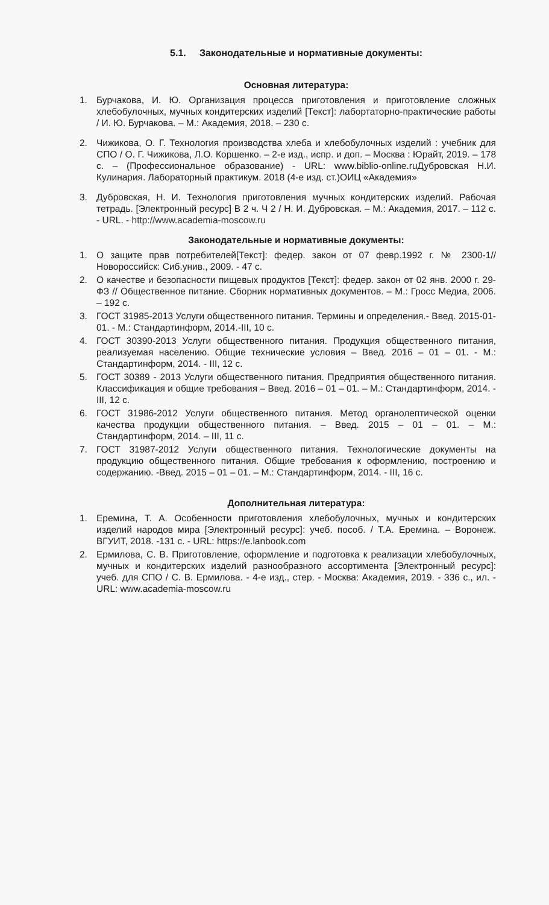5.1. Законодательные и нормативные документы:
Основная литература:
1. Бурчакова, И. Ю. Организация процесса приготовления и приготовление сложных хлебобулочных, мучных кондитерских изделий [Текст]: лабортаторно-практические работы / И. Ю. Бурчакова. – М.: Академия, 2018. – 230 с.
2. Чижикова, О. Г. Технология производства хлеба и хлебобулочных изделий : учебник для СПО / О. Г. Чижикова, Л.О. Коршенко. – 2-е изд., испр. и доп. – Москва : Юрайт, 2019. – 178 с. – (Профессиональное образование) - URL: www.biblio-online.ruДубровская Н.И. Кулинария. Лабораторный практикум. 2018 (4-е изд. ст.)ОИЦ «Академия»
3. Дубровская, Н. И. Технология приготовления мучных кондитерских изделий. Рабочая тетрадь. [Электронный ресурс] В 2 ч. Ч 2 / Н. И. Дубровская. – М.: Академия, 2017. – 112 с. - URL. - http://www.academia-moscow.ru
Законодательные и нормативные документы:
1. О защите прав потребителей[Текст]: федер. закон от 07 февр.1992 г. № 2300-1// Новороссийск: Сиб.унив., 2009. - 47 с.
2. О качестве и безопасности пищевых продуктов [Текст]: федер. закон от 02 янв. 2000 г. 29-ФЗ // Общественное питание. Сборник нормативных документов. – М.: Гросс Медиа, 2006. – 192 с.
3. ГОСТ 31985-2013 Услуги общественного питания. Термины и определения.- Введ. 2015-01-01. - М.: Стандартинформ, 2014.-III, 10 с.
4. ГОСТ 30390-2013 Услуги общественного питания. Продукция общественного питания, реализуемая населению. Общие технические условия – Введ. 2016 – 01 – 01. - М.: Стандартинформ, 2014. - III, 12 с.
5. ГОСТ 30389 - 2013 Услуги общественного питания. Предприятия общественного питания. Классификация и общие требования – Введ. 2016 – 01 – 01. – М.: Стандартинформ, 2014. - III, 12 с.
6. ГОСТ 31986-2012 Услуги общественного питания. Метод органолептической оценки качества продукции общественного питания. – Введ. 2015 – 01 – 01. – М.: Стандартинформ, 2014. – III, 11 с.
7. ГОСТ 31987-2012 Услуги общественного питания. Технологические документы на продукцию общественного питания. Общие требования к оформлению, построению и содержанию. -Введ. 2015 – 01 – 01. – М.: Стандартинформ, 2014. - III, 16 с.
Дополнительная литература:
1. Еремина, Т. А. Особенности приготовления хлебобулочных, мучных и кондитерских изделий народов мира [Электронный ресурс]: учеб. пособ. / Т.А. Еремина. – Воронеж. ВГУИТ, 2018. -131 с. - URL: https://e.lanbook.com
2. Ермилова, С. В. Приготовление, оформление и подготовка к реализации хлебобулочных, мучных и кондитерских изделий разнообразного ассортимента [Электронный ресурс]: учеб. для СПО / С. В. Ермилова. - 4-е изд., стер. - Москва: Академия, 2019. - 336 с., ил. - URL: www.academia-moscow.ru